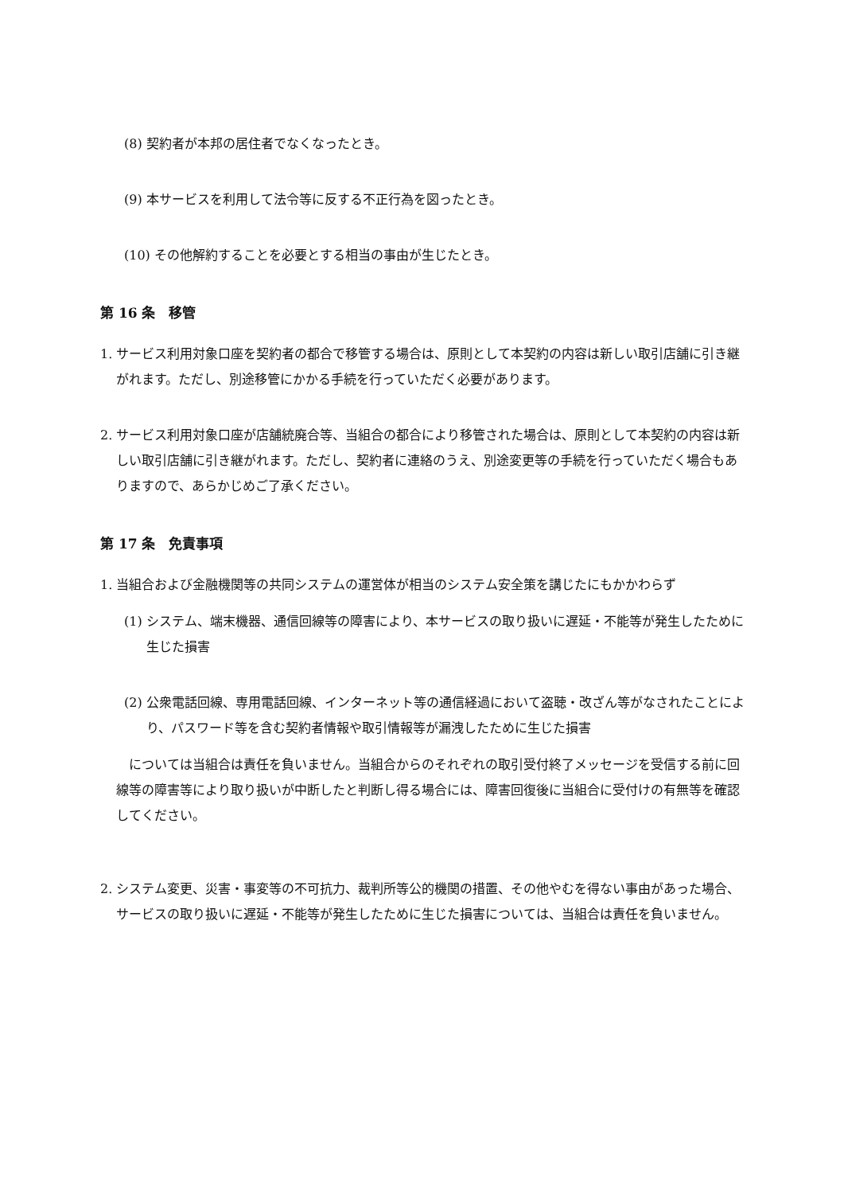(8) 契約者が本邦の居住者でなくなったとき。
(9) 本サービスを利用して法令等に反する不正行為を図ったとき。
(10) その他解約することを必要とする相当の事由が生じたとき。
第 16 条　移管
1. サービス利用対象口座を契約者の都合で移管する場合は、原則として本契約の内容は新しい取引店舗に引き継がれます。ただし、別途移管にかかる手続を行っていただく必要があります。
2. サービス利用対象口座が店舗統廃合等、当組合の都合により移管された場合は、原則として本契約の内容は新しい取引店舗に引き継がれます。ただし、契約者に連絡のうえ、別途変更等の手続を行っていただく場合もありますので、あらかじめご了承ください。
第 17 条　免責事項
1. 当組合および金融機関等の共同システムの運営体が相当のシステム安全策を講じたにもかかわらず
(1) システム、端末機器、通信回線等の障害により、本サービスの取り扱いに遅延・不能等が発生したために生じた損害
(2) 公衆電話回線、専用電話回線、インターネット等の通信経過において盗聴・改ざん等がなされたことにより、パスワード等を含む契約者情報や取引情報等が漏洩したために生じた損害
　については当組合は責任を負いません。当組合からのそれぞれの取引受付終了メッセージを受信する前に回線等の障害等により取り扱いが中断したと判断し得る場合には、障害回復後に当組合に受付けの有無等を確認してください。
2. システム変更、災害・事変等の不可抗力、裁判所等公的機関の措置、その他やむを得ない事由があった場合、サービスの取り扱いに遅延・不能等が発生したために生じた損害については、当組合は責任を負いません。